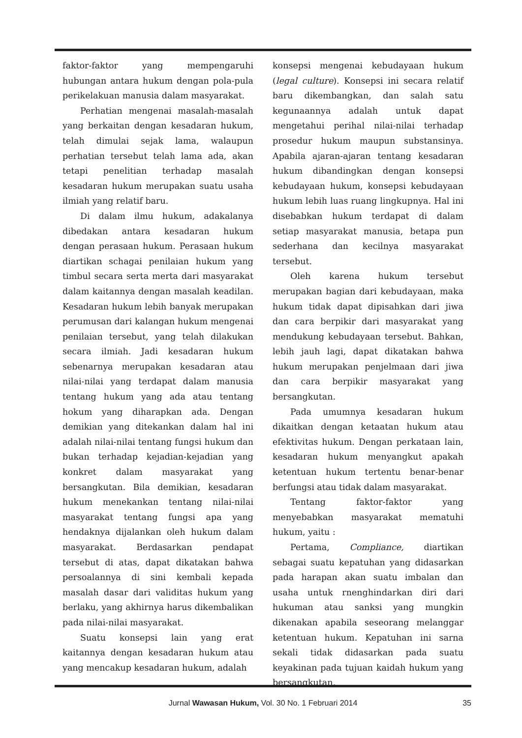faktor-faktor yang mempengaruhi hubungan antara hukum dengan pola-pula perikelakuan manusia dalam masyarakat.
Perhatian mengenai masalah-masalah yang berkaitan dengan kesadaran hukum, telah dimulai sejak lama, walaupun perhatian tersebut telah lama ada, akan tetapi penelitian terhadap masalah kesadaran hukum merupakan suatu usaha ilmiah yang relatif baru.
Di dalam ilmu hukum, adakalanya dibedakan antara kesadaran hukum dengan perasaan hukum. Perasaan hukum diartikan schagai penilaian hukum yang timbul secara serta merta dari masyarakat dalam kaitannya dengan masalah keadilan. Kesadaran hukum lebih banyak merupakan perumusan dari kalangan hukum mengenai penilaian tersebut, yang telah dilakukan secara ilmiah. Jadi kesadaran hukum sebenarnya merupakan kesadaran atau nilai-nilai yang terdapat dalam manusia tentang hukum yang ada atau tentang hokum yang diharapkan ada. Dengan demikian yang ditekankan dalam hal ini adalah nilai-nilai tentang fungsi hukum dan bukan terhadap kejadian-kejadian yang konkret dalam masyarakat yang bersangkutan. Bila demikian, kesadaran hukum menekankan tentang nilai-nilai masyarakat tentang fungsi apa yang hendaknya dijalankan oleh hukum dalam masyarakat. Berdasarkan pendapat tersebut di atas, dapat dikatakan bahwa persoalannya di sini kembali kepada masalah dasar dari validitas hukum yang berlaku, yang akhirnya harus dikembalikan pada nilai-nilai masyarakat.
Suatu konsepsi lain yang erat kaitannya dengan kesadaran hukum atau yang mencakup kesadaran hukum, adalah
konsepsi mengenai kebudayaan hukum (legal culture). Konsepsi ini secara relatif baru dikembangkan, dan salah satu kegunaannya adalah untuk dapat mengetahui perihal nilai-nilai terhadap prosedur hukum maupun substansinya. Apabila ajaran-ajaran tentang kesadaran hukum dibandingkan dengan konsepsi kebudayaan hukum, konsepsi kebudayaan hukum lebih luas ruang lingkupnya. Hal ini disebabkan hukum terdapat di dalam setiap masyarakat manusia, betapa pun sederhana dan kecilnya masyarakat tersebut.
Oleh karena hukum tersebut merupakan bagian dari kebudayaan, maka hukum tidak dapat dipisahkan dari jiwa dan cara berpikir dari masyarakat yang mendukung kebudayaan tersebut. Bahkan, lebih jauh lagi, dapat dikatakan bahwa hukum merupakan penjelmaan dari jiwa dan cara berpikir masyarakat yang bersangkutan.
Pada umumnya kesadaran hukum dikaitkan dengan ketaatan hukum atau efektivitas hukum. Dengan perkataan lain, kesadaran hukum menyangkut apakah ketentuan hukum tertentu benar-benar berfungsi atau tidak dalam masyarakat.
Tentang faktor-faktor yang menyebabkan masyarakat mematuhi hukum, yaitu :
Pertama, Compliance, diartikan sebagai suatu kepatuhan yang didasarkan pada harapan akan suatu imbalan dan usaha untuk rnenghindarkan diri dari hukuman atau sanksi yang mungkin dikenakan apabila seseorang melanggar ketentuan hukum. Kepatuhan ini sarna sekali tidak didasarkan pada suatu keyakinan pada tujuan kaidah hukum yang bersangkutan,
Jurnal Wawasan Hukum, Vol. 30 No. 1 Februari 2014
35